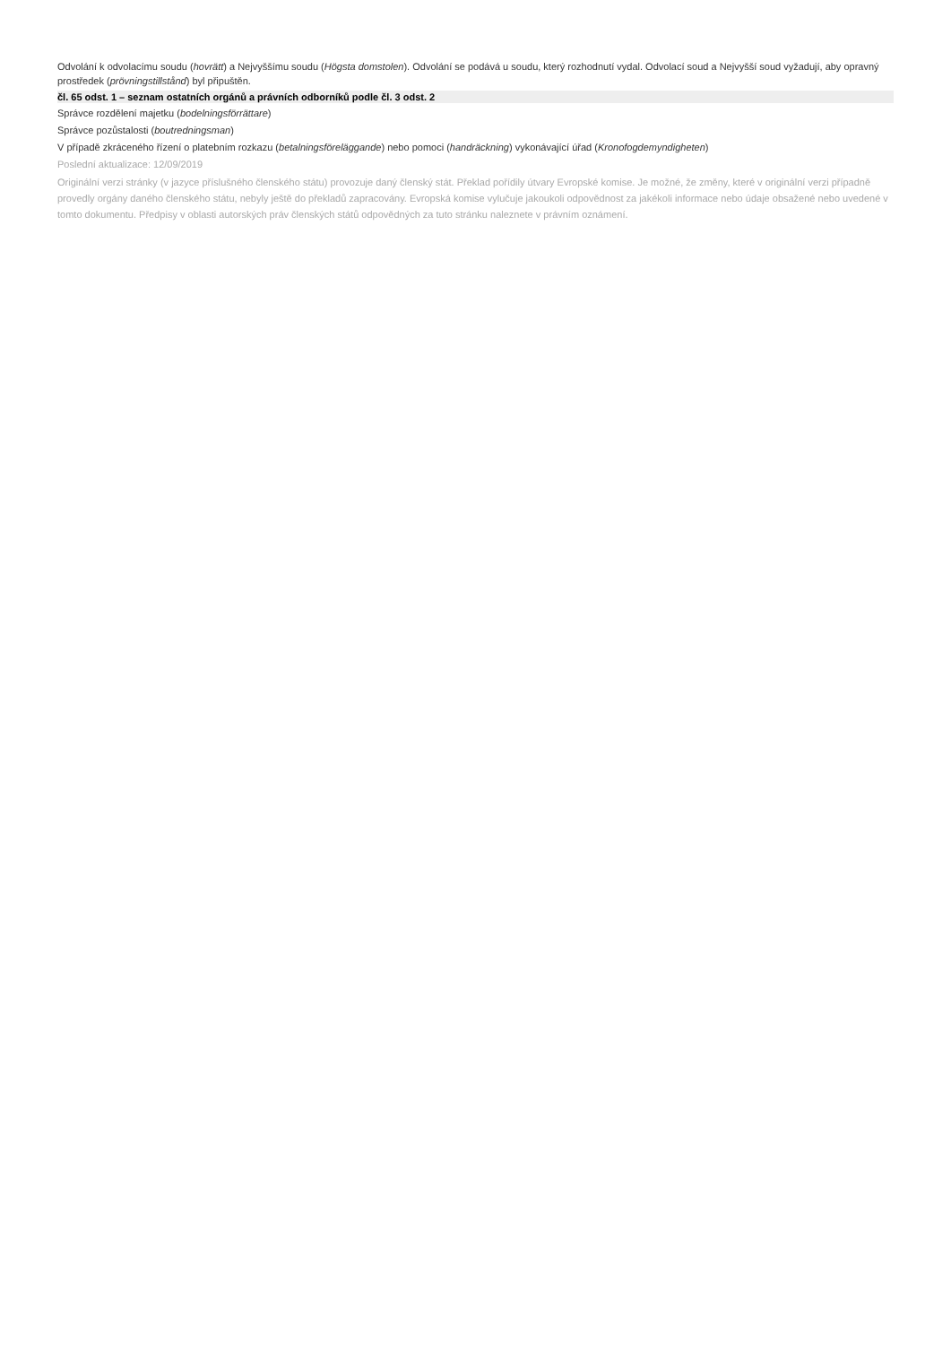Odvolání k odvolacímu soudu (hovrätt) a Nejvyššímu soudu (Högsta domstolen). Odvolání se podává u soudu, který rozhodnutí vydal. Odvolací soud a Nejvyšší soud vyžadují, aby opravný prostředek (prövningstillstånd) byl připuštěn.
čl. 65 odst. 1 – seznam ostatních orgánů a právních odborníků podle čl. 3 odst. 2
Správce rozdělení majetku (bodelningsförrättare)
Správce pozůstalosti (boutredningsman)
V případě zkráceného řízení o platebním rozkazu (betalningsföreläggande) nebo pomoci (handräckning) vykonávající úřad (Kronofogdemyndigheten)
Poslední aktualizace: 12/09/2019
Originální verzi stránky (v jazyce příslušného členského státu) provozuje daný členský stát. Překlad pořídily útvary Evropské komise. Je možné, že změny, které v originální verzi případně provedly orgány daného členského státu, nebyly ještě do překladů zapracovány. Evropská komise vylučuje jakoukoli odpovědnost za jakékoli informace nebo údaje obsažené nebo uvedené v tomto dokumentu. Předpisy v oblasti autorských práv členských států odpovědných za tuto stránku naleznete v právním oznámení.